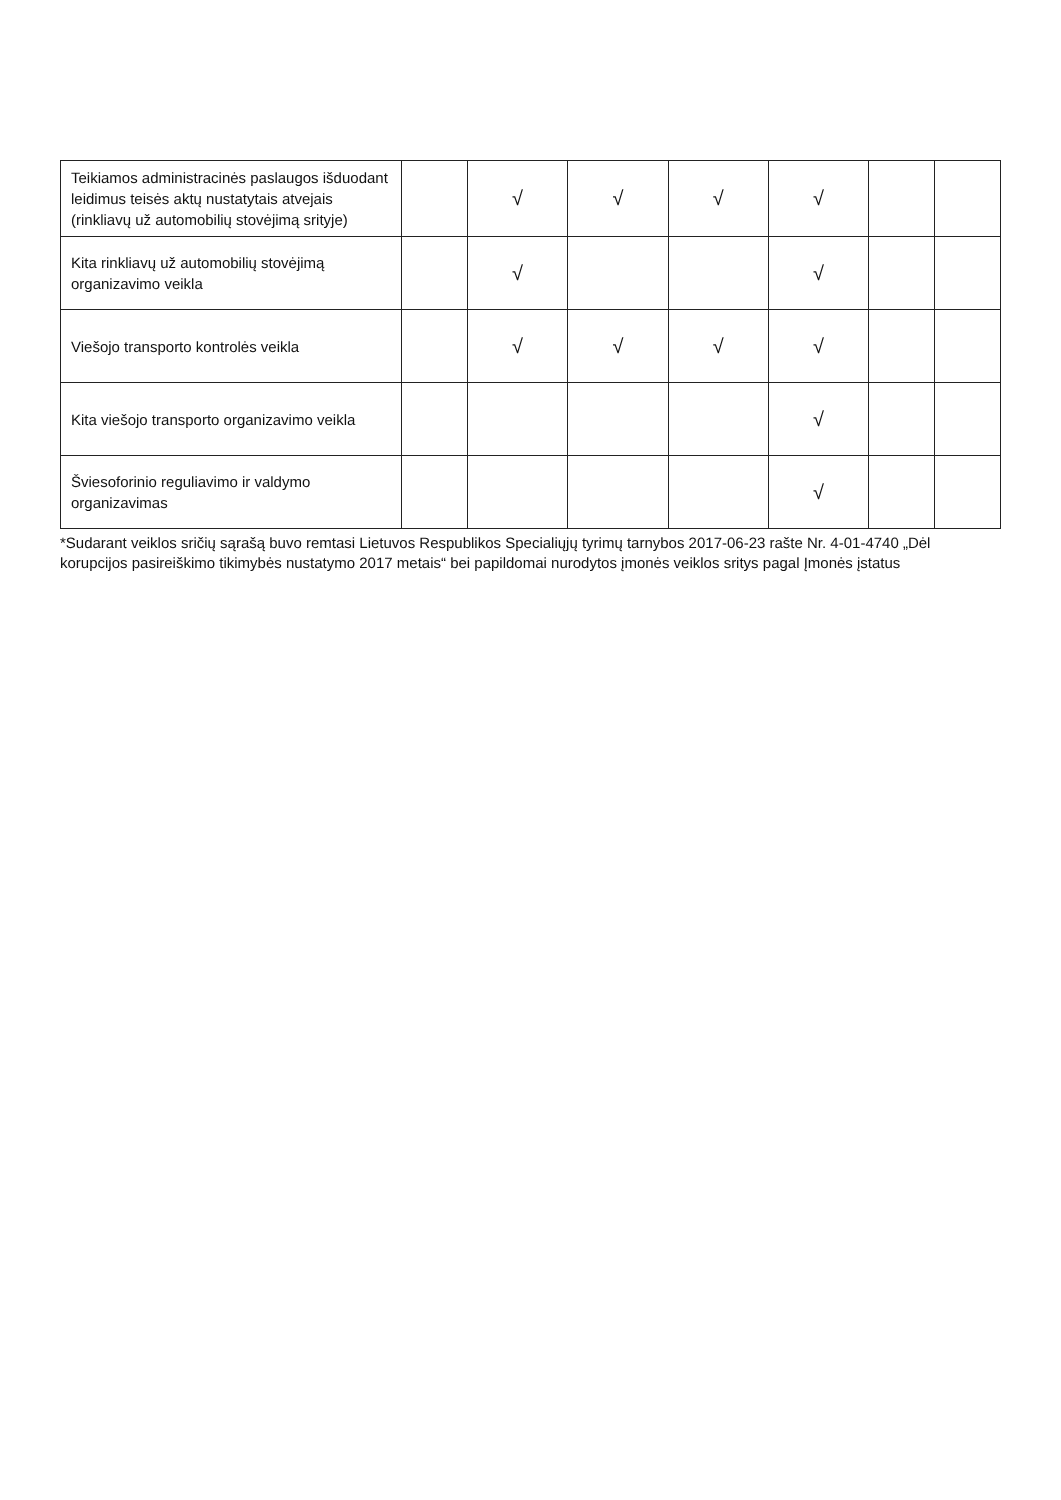| Teikiamos administracinės paslaugos išduodant leidimus teisės aktų nustatytais atvejais (rinkliavų už automobilių stovėjimą srityje) | | √ | √ | √ | √ | | |
| Kita rinkliavų už automobilių stovėjimą organizavimo veikla | | √ | | | √ | | |
| Viešojo transporto kontrolės veikla | | √ | √ | √ | √ | | |
| Kita viešojo transporto organizavimo veikla | | | | | √ | | |
| Šviesoforinio reguliavimo ir valdymo organizavimas | | | | | √ | | |
*Sudarant veiklos sričių sąrašą buvo remtasi Lietuvos Respublikos Specialiųjų tyrimų tarnybos 2017-06-23 rašte Nr. 4-01-4740 „Dėl korupcijos pasireiškimo tikimybės nustatymo 2017 metais“ bei papildomai nurodytos įmonės veiklos sritys pagal Įmonės įstatus